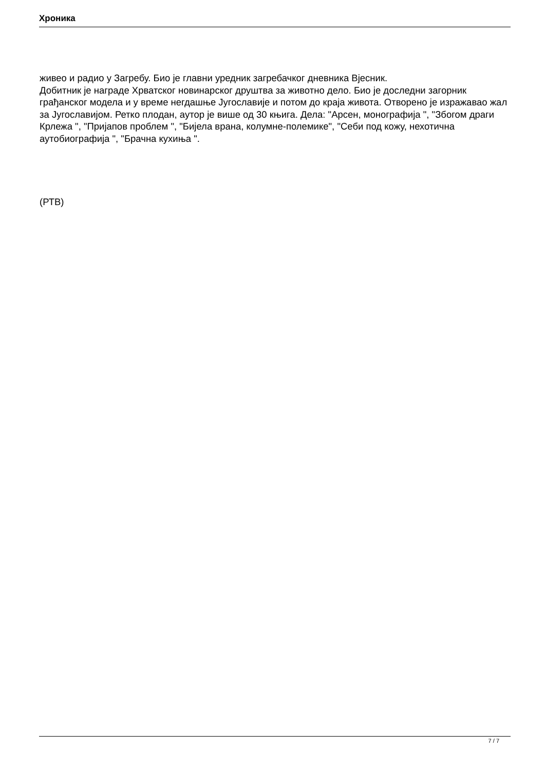Хроника
живео и радио у Загребу. Био је главни уредник загребачког дневника Вјесник.
Добитник је награде Хрватског новинарског друштва за животно дело. Био је доследни загорник грађанског модела и у време негдашње Југославије и потом до краја живота. Отворено је изражавао жал за Југославијом. Ретко плодан, аутор је више од 30 књига. Дела: "Арсен, монографија ", "Збогом драги Крлежа ", "Пријапов проблем ", "Бијела врана, колумне-полемике", "Себи под кожу, нехотична аутобиографија ", "Брачна кухиња ".
(РТВ)
7 / 7